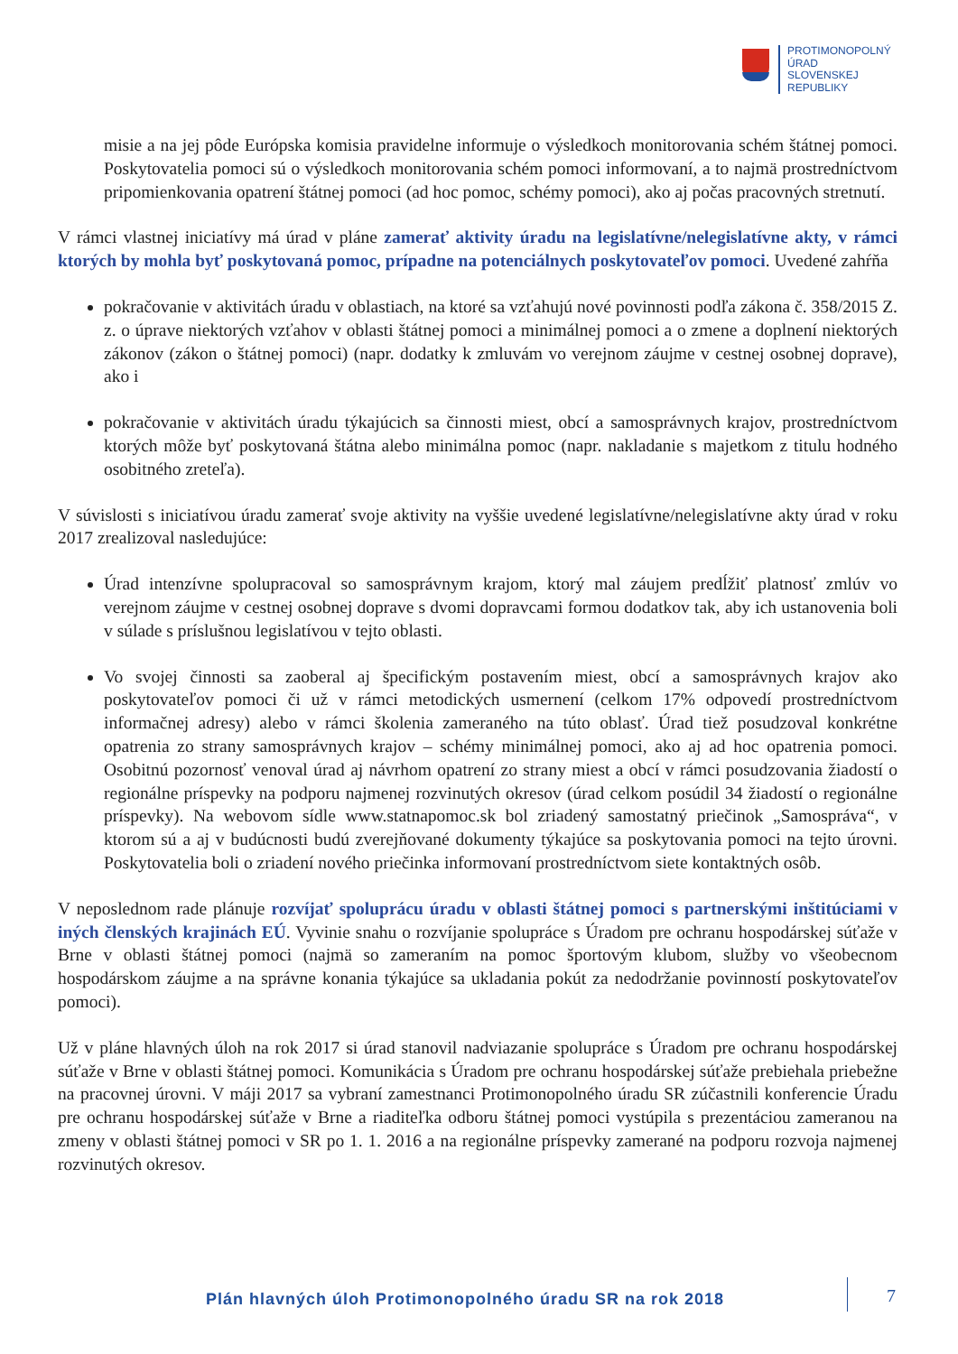PROTIMONOPOLNÝ
ÚRAD
SLOVENSKEJ
REPUBLIKY
misie a na jej pôde Európska komisia pravidelne informuje o výsledkoch monitorovania schém štátnej pomoci. Poskytovatelia pomoci sú o výsledkoch monitorovania schém pomoci informovaní, a to najmä prostredníctvom pripomienkovania opatrení štátnej pomoci (ad hoc pomoc, schémy pomoci), ako aj počas pracovných stretnutí.
V rámci vlastnej iniciatívy má úrad v pláne zamerať aktivity úradu na legislatívne/nelegislatívne akty, v rámci ktorých by mohla byť poskytovaná pomoc, prípadne na potenciálnych poskytovateľov pomoci. Uvedené zahŕňa
pokračovanie v aktivitách úradu v oblastiach, na ktoré sa vzťahujú nové povinnosti podľa zákona č. 358/2015 Z. z. o úprave niektorých vzťahov v oblasti štátnej pomoci a minimálnej pomoci a o zmene a doplnení niektorých zákonov (zákon o štátnej pomoci) (napr. dodatky k zmluvám vo verejnom záujme v cestnej osobnej doprave), ako i
pokračovanie v aktivitách úradu týkajúcich sa činnosti miest, obcí a samosprávnych krajov, prostredníctvom ktorých môže byť poskytovaná štátna alebo minimálna pomoc (napr. nakladanie s majetkom z titulu hodného osobitného zreteľa).
V súvislosti s iniciatívou úradu zamerať svoje aktivity na vyššie uvedené legislatívne/nelegislatívne akty úrad v roku 2017 zrealizoval nasledujúce:
Úrad intenzívne spolupracoval so samosprávnym krajom, ktorý mal záujem predĺžiť platnosť zmlúv vo verejnom záujme v cestnej osobnej doprave s dvomi dopravcami formou dodatkov tak, aby ich ustanovenia boli v súlade s príslušnou legislatívou v tejto oblasti.
Vo svojej činnosti sa zaoberal aj špecifickým postavením miest, obcí a samosprávnych krajov ako poskytovateľov pomoci či už v rámci metodických usmernení (celkom 17% odpovedí prostredníctvom informačnej adresy) alebo v rámci školenia zameraného na túto oblasť. Úrad tiež posudzoval konkrétne opatrenia zo strany samosprávnych krajov – schémy minimálnej pomoci, ako aj ad hoc opatrenia pomoci. Osobitnú pozornosť venoval úrad aj návrhom opatrení zo strany miest a obcí v rámci posudzovania žiadostí o regionálne príspevky na podporu najmenej rozvinutých okresov (úrad celkom posúdil 34 žiadostí o regionálne príspevky). Na webovom sídle www.statnapomoc.sk bol zriadený samostatný priečinok „Samospráva“, v ktorom sú a aj v budúcnosti budú zverejňované dokumenty týkajúce sa poskytovania pomoci na tejto úrovni. Poskytovatelia boli o zriadení nového priečinka informovaní prostredníctvom siete kontaktných osôb.
V neposlednom rade plánuje rozvíjať spoluprácu úradu v oblasti štátnej pomoci s partnerskými inštitúciami v iných členských krajinách EÚ. Vyvinie snahu o rozvíjanie spolupráce s Úradom pre ochranu hospodárskej súťaže v Brne v oblasti štátnej pomoci (najmä so zameraním na pomoc športovým klubom, služby vo všeobecnom hospodárskom záujme a na správne konania týkajúce sa ukladania pokút za nedodržanie povinností poskytovateľov pomoci).
Už v pláne hlavných úloh na rok 2017 si úrad stanovil nadviazanie spolupráce s Úradom pre ochranu hospodárskej súťaže v Brne v oblasti štátnej pomoci. Komunikácia s Úradom pre ochranu hospodárskej súťaže prebiehala priebežne na pracovnej úrovni. V máji 2017 sa vybraní zamestnanci Protimonopolného úradu SR zúčastnili konferencie Úradu pre ochranu hospodárskej súťaže v Brne a riaditeľka odboru štátnej pomoci vystúpila s prezentáciou zameranou na zmeny v oblasti štátnej pomoci v SR po 1. 1. 2016 a na regionálne príspevky zamerané na podporu rozvoja najmenej rozvinutých okresov.
Plán hlavných úloh Protimonopolného úradu SR na rok 2018
7